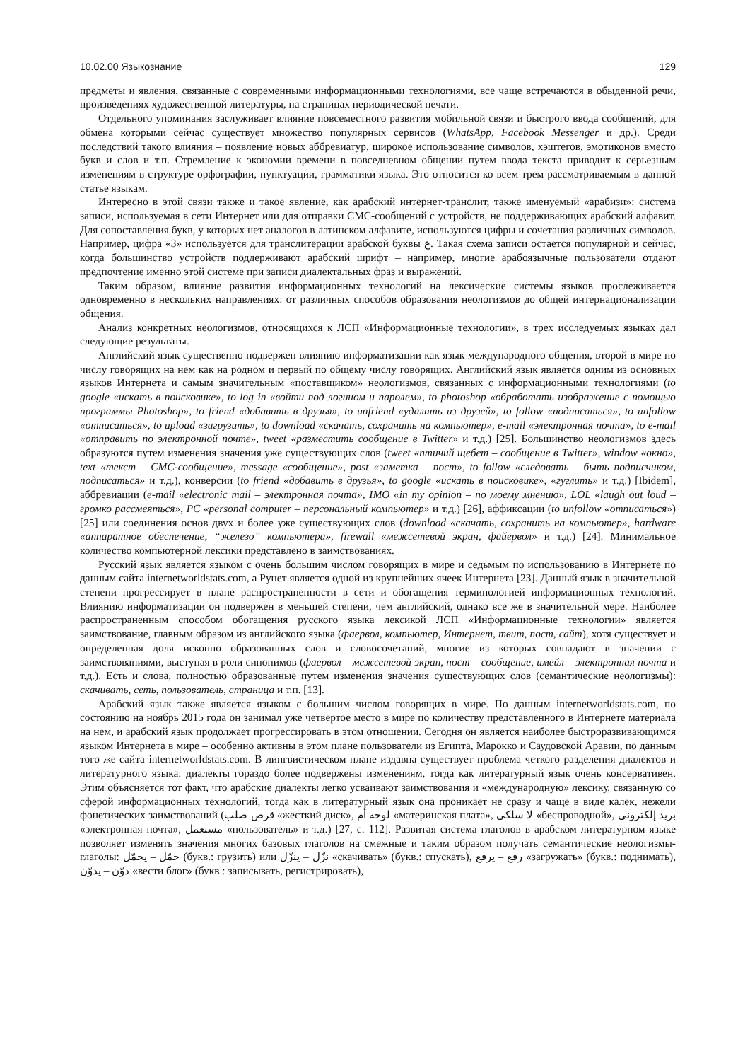10.02.00 Языкознание 129
предметы и явления, связанные с современными информационными технологиями, все чаще встречаются в обыденной речи, произведениях художественной литературы, на страницах периодической печати.
Отдельного упоминания заслуживает влияние повсеместного развития мобильной связи и быстрого ввода сообщений, для обмена которыми сейчас существует множество популярных сервисов (WhatsApp, Facebook Messenger и др.). Среди последствий такого влияния – появление новых аббревиатур, широкое использование символов, хэштегов, эмотиконов вместо букв и слов и т.п. Стремление к экономии времени в повседневном общении путем ввода текста приводит к серьезным изменениям в структуре орфографии, пунктуации, грамматики языка. Это относится ко всем трем рассматриваемым в данной статье языкам.
Интересно в этой связи также и такое явление, как арабский интернет-транслит, также именуемый «арабизи»: система записи, используемая в сети Интернет или для отправки СМС-сообщений с устройств, не поддерживающих арабский алфавит. Для сопоставления букв, у которых нет аналогов в латинском алфавите, используются цифры и сочетания различных символов. Например, цифра «3» используется для транслитерации арабской буквы ع. Такая схема записи остается популярной и сейчас, когда большинство устройств поддерживают арабский шрифт – например, многие арабоязычные пользователи отдают предпочтение именно этой системе при записи диалектальных фраз и выражений.
Таким образом, влияние развития информационных технологий на лексические системы языков прослеживается одновременно в нескольких направлениях: от различных способов образования неологизмов до общей интернационализации общения.
Анализ конкретных неологизмов, относящихся к ЛСП «Информационные технологии», в трех исследуемых языках дал следующие результаты.
Английский язык существенно подвержен влиянию информатизации как язык международного общения, второй в мире по числу говорящих на нем как на родном и первый по общему числу говорящих. Английский язык является одним из основных языков Интернета и самым значительным «поставщиком» неологизмов, связанных с информационными технологиями (to google «искать в поисковике», to log in «войти под логином и паролем», to photoshop «обработать изображение с помощью программы Photoshop», to friend «добавить в друзья», to unfriend «удалить из друзей», to follow «подписаться», to unfollow «отписаться», to upload «загрузить», to download «скачать, сохранить на компьютер», e-mail «электронная почта», to e-mail «отправить по электронной почте», tweet «разместить сообщение в Twitter» и т.д.) [25]. Большинство неологизмов здесь образуются путем изменения значения уже существующих слов (tweet «птичий щебет – сообщение в Twitter», window «окно», text «текст – СМС-сообщение», message «сообщение», post «заметка – пост», to follow «следовать – быть подписчиком, подписаться» и т.д.), конверсии (to friend «добавить в друзья», to google «искать в поисковике», «гуглить» и т.д.) [Ibidem], аббревиации (e-mail «electronic mail – электронная почта», IMO «in my opinion – по моему мнению», LOL «laugh out loud – громко рассмеяться», PC «personal computer – персональный компьютер» и т.д.) [26], аффиксации (to unfollow «отписаться») [25] или соединения основ двух и более уже существующих слов (download «скачать, сохранить на компьютер», hardware «аппаратное обеспечение, “железо” компьютера», firewall «межсетевой экран, файервол» и т.д.) [24]. Минимальное количество компьютерной лексики представлено в заимствованиях.
Русский язык является языком с очень большим числом говорящих в мире и седьмым по использованию в Интернете по данным сайта internetworldstats.com, а Рунет является одной из крупнейших ячеек Интернета [23]. Данный язык в значительной степени прогрессирует в плане распространенности в сети и обогащения терминологией информационных технологий. Влиянию информатизации он подвержен в меньшей степени, чем английский, однако все же в значительной мере. Наиболее распространенным способом обогащения русского языка лексикой ЛСП «Информационные технологии» является заимствование, главным образом из английского языка (фаервол, компьютер, Интернет, твит, пост, сайт), хотя существует и определенная доля исконно образованных слов и словосочетаний, многие из которых совпадают в значении с заимствованиями, выступая в роли синонимов (фаервол – межсетевой экран, пост – сообщение, имейл – электронная почта и т.д.). Есть и слова, полностью образованные путем изменения значения существующих слов (семантические неологизмы): скачивать, сеть, пользователь, страница и т.п. [13].
Арабский язык также является языком с большим числом говорящих в мире. По данным internetworldstats.com, по состоянию на ноябрь 2015 года он занимал уже четвертое место в мире по количеству представленного в Интернете материала на нем, и арабский язык продолжает прогрессировать в этом отношении. Сегодня он является наиболее быстроразвивающимся языком Интернета в мире – особенно активны в этом плане пользователи из Египта, Марокко и Саудовской Аравии, по данным того же сайта internetworldstats.com. В лингвистическом плане издавна существует проблема четкого разделения диалектов и литературного языка: диалекты гораздо более подвержены изменениям, тогда как литературный язык очень консервативен. Этим объясняется тот факт, что арабские диалекты легко усваивают заимствования и «международную» лексику, связанную со сферой информационных технологий, тогда как в литературный язык она проникает не сразу и чаще в виде калек, нежели фонетических заимствований (قرص صلب «жесткий диск», لوحة أم «материнская плата», لا سلكي «беспроводной», بريد إلكتروني «электронная почта», مستعمل «пользователь» и т.д.) [27, с. 112]. Развитая система глаголов в арабском литературном языке позволяет изменять значения многих базовых глаголов на смежные и таким образом получать семантические неологизмы-глаголы: حمّل – يحمّل (букв.: грузить) или نزّل – ينزّل «скачивать» (букв.: спускать), رفع – يرفع «загружать» (букв.: поднимать), دوّن – يدوّن «вести блог» (букв.: записывать, регистрировать),